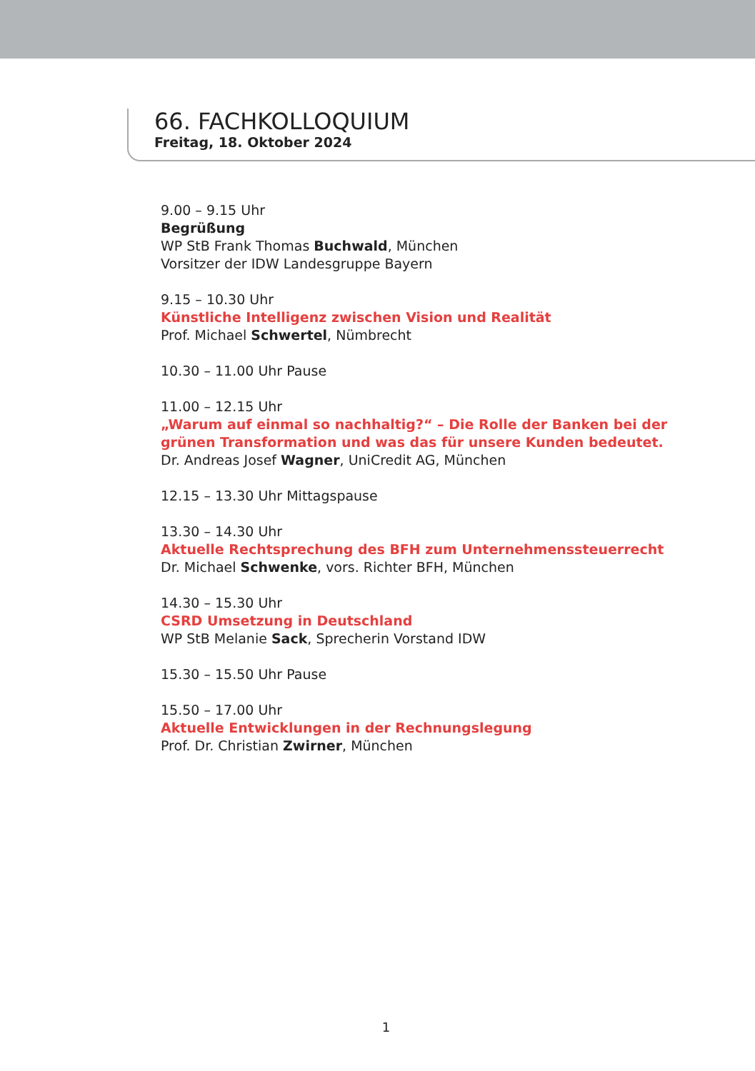66. FACHKOLLOQUIUM
Freitag, 18. Oktober 2024
9.00 – 9.15 Uhr
Begrüßung
WP StB Frank Thomas Buchwald, München
Vorsitzer der IDW Landesgruppe Bayern
9.15 – 10.30 Uhr
Künstliche Intelligenz zwischen Vision und Realität
Prof. Michael Schwertel, Nümbrecht
10.30 – 11.00 Uhr Pause
11.00 – 12.15 Uhr
„Warum auf einmal so nachhaltig?“ – Die Rolle der Banken bei der
grünen Transformation und was das für unsere Kunden bedeutet.
Dr. Andreas Josef Wagner, UniCredit AG, München
12.15 – 13.30 Uhr Mittagspause
13.30 – 14.30 Uhr
Aktuelle Rechtsprechung des BFH zum Unternehmenssteuerrecht
Dr. Michael Schwenke, vors. Richter BFH, München
14.30 – 15.30 Uhr
CSRD Umsetzung in Deutschland
WP StB Melanie Sack, Sprecherin Vorstand IDW
15.30 – 15.50 Uhr Pause
15.50 – 17.00 Uhr
Aktuelle Entwicklungen in der Rechnungslegung
Prof. Dr. Christian Zwirner, München
1